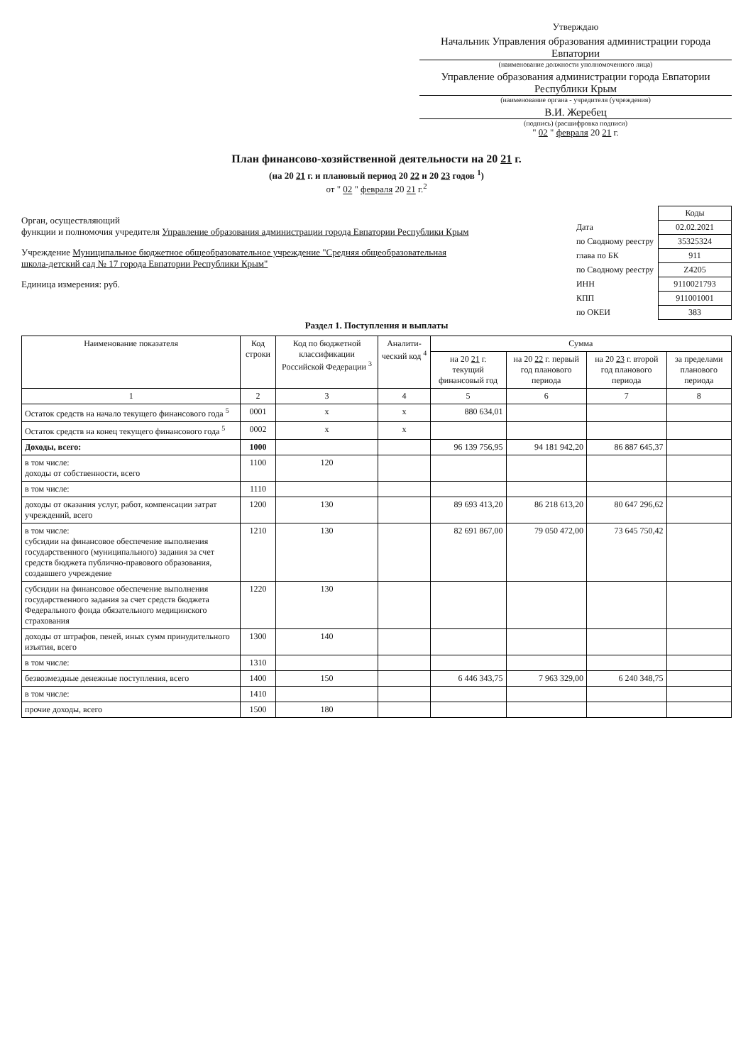Утверждаю
Начальник Управления образования администрации города Евпатории
(наименование должности уполномоченного лица)
Управление образования администрации города Евпатории Республики Крым
(наименование органа - учредителя (учреждения)
В.И. Жеребец
(подпись) (расшифровка подписи)
" 02 " февраля 20 21 г.
План финансово-хозяйственной деятельности на 20 21 г.
(на 20 21 г. и плановый период 20 22 и 20 23 годов <sup>1</sup>)
от " 02 " февраля 20 21 г.<sup>2</sup>
Орган, осуществляющий
функции и полномочия учредителя Управление образования администрации города Евпатории Республики Крым
Учреждение Муниципальное бюджетное общеобразовательное учреждение "Средняя общеобразовательная школа-детский сад № 17 города Евпатории Республики Крым"
Единица измерения: руб.
| | Коды |
| Дата | 02.02.2021 |
| по Сводному реестру | 35325324 |
| глава по БК | 911 |
| по Сводному реестру | Z4205 |
| ИНН | 9110021793 |
| КПП | 911001001 |
| по ОКЕИ | 383 |
Раздел 1. Поступления и выплаты
| Наименование показателя | Код строки | Код по бюджетной классификации Российской Федерации <sup>3</sup> | Аналити-ческий код <sup>4</sup> | Сумма | | | |
| --- | --- | --- | --- | --- | --- | --- | --- |
| | | | | на 20 21 г. текущий финансовый год | на 20 22 г. первый год планового периода | на 20 23 г. второй год планового периода | за пределами планового периода |
| 1 | 2 | 3 | 4 | 5 | 6 | 7 | 8 |
| Остаток средств на начало текущего финансового года <sup>5</sup> | 0001 | х | х | 880 634,01 | | | |
| Остаток средств на конец текущего финансового года <sup>5</sup> | 0002 | х | х | | | | |
| Доходы, всего: | 1000 | | | 96 139 756,95 | 94 181 942,20 | 86 887 645,37 | |
| в том числе: доходы от собственности, всего | 1100 | 120 | | | | | |
| в том числе: | 1110 | | | | | | |
| доходы от оказания услуг, работ, компенсации затрат учреждений, всего | 1200 | 130 | | 89 693 413,20 | 86 218 613,20 | 80 647 296,62 | |
| в том числе: субсидии на финансовое обеспечение выполнения государственного (муниципального) задания за счет средств бюджета публично-правового образования, создавшего учреждение | 1210 | 130 | | 82 691 867,00 | 79 050 472,00 | 73 645 750,42 | |
| субсидии на финансовое обеспечение выполнения государственного задания за счет средств бюджета Федерального фонда обязательного медицинского страхования | 1220 | 130 | | | | | |
| доходы от штрафов, пеней, иных сумм принудительного изъятия, всего | 1300 | 140 | | | | | |
| в том числе: | 1310 | | | | | | |
| безвозмездные денежные поступления, всего | 1400 | 150 | | 6 446 343,75 | 7 963 329,00 | 6 240 348,75 | |
| в том числе: | 1410 | | | | | | |
| прочие доходы, всего | 1500 | 180 | | | | | |